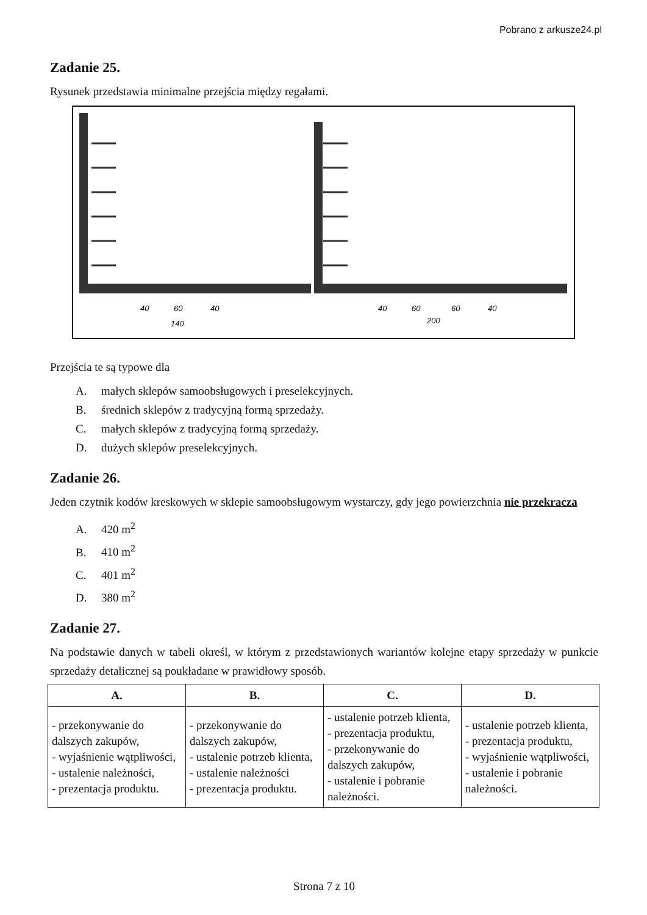Pobrano z arkusze24.pl
Zadanie 25.
Rysunek przedstawia minimalne przejścia między regałami.
40
60
40
140
40
60
60
40
200
Przejścia te są typowe dla
A. małych sklepów samoobsługowych i preselekcyjnych.
B. średnich sklepów z tradycyjną formą sprzedaży.
C. małych sklepów z tradycyjną formą sprzedaży.
D. dużych sklepów preselekcyjnych.
Zadanie 26.
Jeden czytnik kodów kreskowych w sklepie samoobsługowym wystarczy, gdy jego powierzchnia nie przekracza
A. 420 m<sup>2</sup>
B. 410 m<sup>2</sup>
C. 401 m<sup>2</sup>
D. 380 m<sup>2</sup>
Zadanie 27.
Na podstawie danych w tabeli określ, w którym z przedstawionych wariantów kolejne etapy sprzedaży w punkcie sprzedaży detalicznej są poukładane w prawidłowy sposób.
| A. | B. | C. | D. |
| --- | --- | --- | --- |
| - przekonywanie do dalszych zakupów, - wyjaśnienie wątpliwości, - ustalenie należności, - prezentacja produktu. | - przekonywanie do dalszych zakupów, - ustalenie potrzeb klienta, - ustalenie należności - prezentacja produktu. | - ustalenie potrzeb klienta, - prezentacja produktu, - przekonywanie do dalszych zakupów, - ustalenie i pobranie należności. | - ustalenie potrzeb klienta, - prezentacja produktu, - wyjaśnienie wątpliwości, - ustalenie i pobranie należności. |
Strona 7 z 10